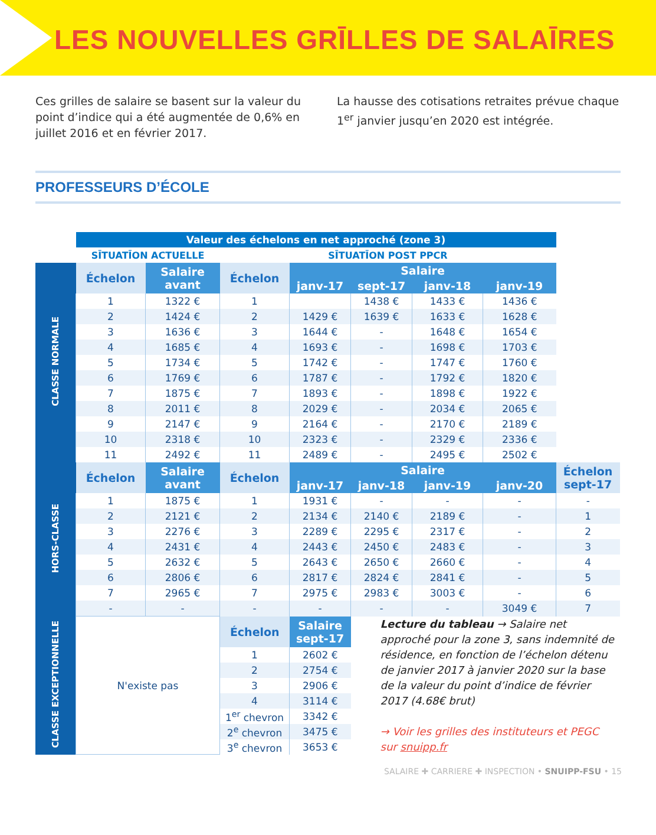LES NOUVELLES GRĪLLES DE SALAĪRES
Ces grilles de salaire se basent sur la valeur du point d’indice qui a été augmentée de 0,6% en juillet 2016 et en février 2017.
La hausse des cotisations retraites prévue chaque 1<sup>er</sup> janvier jusqu’en 2020 est intégrée.
PROFESSEURS D’ÉCOLE
| | Valeur des échelons en net approché (zone 3) | | | | | | | |
| | SĪTUATĪON ACTUELLE | | SĪTUATĪON POST PPCR | | | | | |
| CLASSE NORMALE | Échelon | Salaire avant | Échelon | Salaire | | | | |
| | | | | janv-17 | sept-17 | janv-18 | janv-19 | |
| | 1 | 1322 € | 1 | | 1438 € | 1433 € | 1436 € | |
| | 2 | 1424 € | 2 | 1429 € | 1639 € | 1633 € | 1628 € | |
| | 3 | 1636 € | 3 | 1644 € | - | 1648 € | 1654 € | |
| | 4 | 1685 € | 4 | 1693 € | - | 1698 € | 1703 € | |
| | 5 | 1734 € | 5 | 1742 € | - | 1747 € | 1760 € | |
| | 6 | 1769 € | 6 | 1787 € | - | 1792 € | 1820 € | |
| | 7 | 1875 € | 7 | 1893 € | - | 1898 € | 1922 € | |
| | 8 | 2011 € | 8 | 2029 € | - | 2034 € | 2065 € | |
| | 9 | 2147 € | 9 | 2164 € | - | 2170 € | 2189 € | |
| | 10 | 2318 € | 10 | 2323 € | - | 2329 € | 2336 € | |
| | 11 | 2492 € | 11 | 2489 € | - | 2495 € | 2502 € | |
| HORS-CLASSE | Échelon | Salaire avant | Échelon | Salaire | | | | Échelon sept-17 |
| | | | | janv-17 | janv-18 | janv-19 | janv-20 | |
| | 1 | 1875 € | 1 | 1931 € | - | - | - | - |
| | 2 | 2121 € | 2 | 2134 € | 2140 € | 2189 € | - | 1 |
| | 3 | 2276 € | 3 | 2289 € | 2295 € | 2317 € | - | 2 |
| | 4 | 2431 € | 4 | 2443 € | 2450 € | 2483 € | - | 3 |
| | 5 | 2632 € | 5 | 2643 € | 2650 € | 2660 € | - | 4 |
| | 6 | 2806 € | 6 | 2817 € | 2824 € | 2841 € | - | 5 |
| | 7 | 2965 € | 7 | 2975 € | 2983 € | 3003 € | - | 6 |
| | - | - | - | - | - | - | 3049 € | 7 |
| CLASSE EXCEPTIONNELLE | N'existe pas | | Échelon | Salaire sept-17 | Lecture du tableau → Salaire net approché pour la zone 3, sans indemnité de résidence, en fonction de l’échelon détenu de janvier 2017 à janvier 2020 sur la base de la valeur du point d’indice de février 2017 (4.68€ brut) → Voir les grilles des instituteurs et PEGC sur snuipp.fr | | | |
| | | | 1 | 2602 € | | | | |
| | | | 2 | 2754 € | | | | |
| | | | 3 | 2906 € | | | | |
| | | | 4 | 3114 € | | | | |
| | | | 1<sup>er</sup> chevron | 3342 € | | | | |
| | | | 2<sup>e</sup> chevron | 3475 € | | | | |
| | | | 3<sup>e</sup> chevron | 3653 € | | | | |
SALAIRE ✚ CARRIERE ✚ INSPECTION • SNUIPP-FSU • 15